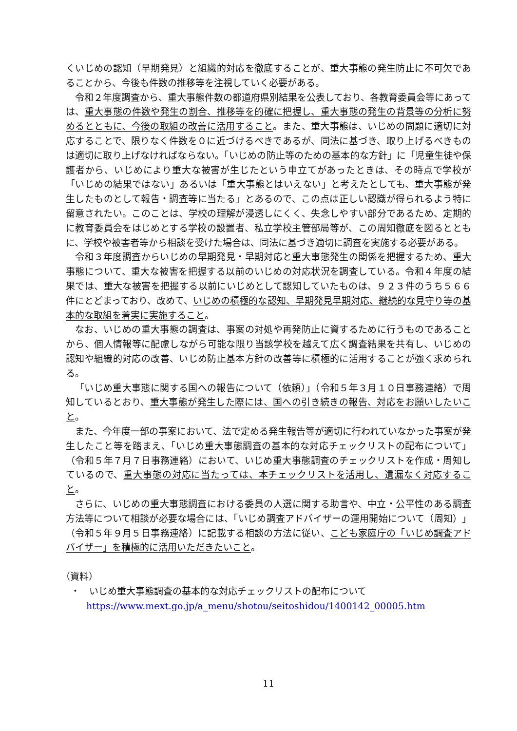くいじめの認知（早期発見）と組織的対応を徹底することが、重大事態の発生防止に不可欠であることから、今後も件数の推移等を注視していく必要がある。
令和２年度調査から、重大事態件数の都道府県別結果を公表しており、各教育委員会等にあっては、重大事態の件数や発生の割合、推移等を的確に把握し、重大事態の発生の背景等の分析に努めるとともに、今後の取組の改善に活用すること。また、重大事態は、いじめの問題に適切に対応することで、限りなく件数を０に近づけるべきであるが、同法に基づき、取り上げるべきものは適切に取り上げなければならない。「いじめの防止等のための基本的な方針」に「児童生徒や保護者から、いじめにより重大な被害が生じたという申立てがあったときは、その時点で学校が「いじめの結果ではない」あるいは「重大事態とはいえない」と考えたとしても、重大事態が発生したものとして報告・調査等に当たる」とあるので、この点は正しい認識が得られるよう特に留意されたい。このことは、学校の理解が浸透しにくく、失念しやすい部分であるため、定期的に教育委員会をはじめとする学校の設置者、私立学校主管部局等が、この周知徹底を図るとともに、学校や被害者等から相談を受けた場合は、同法に基づき適切に調査を実施する必要がある。
令和３年度調査からいじめの早期発見・早期対応と重大事態発生の関係を把握するため、重大事態について、重大な被害を把握する以前のいじめの対応状況を調査している。令和４年度の結果では、重大な被害を把握する以前にいじめとして認知していたものは、９２３件のうち５６６件にとどまっており、改めて、いじめの積極的な認知、早期発見早期対応、継続的な見守り等の基本的な取組を着実に実施すること。
なお、いじめの重大事態の調査は、事案の対処や再発防止に資するために行うものであることから、個人情報等に配慮しながら可能な限り当該学校を越えて広く調査結果を共有し、いじめの認知や組織的対応の改善、いじめ防止基本方針の改善等に積極的に活用することが強く求められる。
「いじめ重大事態に関する国への報告について（依頼）」（令和５年３月１０日事務連絡）で周知しているとおり、重大事態が発生した際には、国への引き続きの報告、対応をお願いしたいこと。
また、今年度一部の事案において、法で定める発生報告等が適切に行われていなかった事案が発生したこと等を踏まえ、「いじめ重大事態調査の基本的な対応チェックリストの配布について」（令和５年７月７日事務連絡）において、いじめ重大事態調査のチェックリストを作成・周知しているので、重大事態の対応に当たっては、本チェックリストを活用し、遺漏なく対応すること。
さらに、いじめの重大事態調査における委員の人選に関する助言や、中立・公平性のある調査方法等について相談が必要な場合には、「いじめ調査アドバイザーの運用開始について（周知）」（令和５年９月５日事務連絡）に記載する相談の方法に従い、こども家庭庁の「いじめ調査アドバイザー」を積極的に活用いただきたいこと。
（資料）
・　いじめ重大事態調査の基本的な対応チェックリストの配布について
https://www.mext.go.jp/a_menu/shotou/seitoshidou/1400142_00005.htm
11